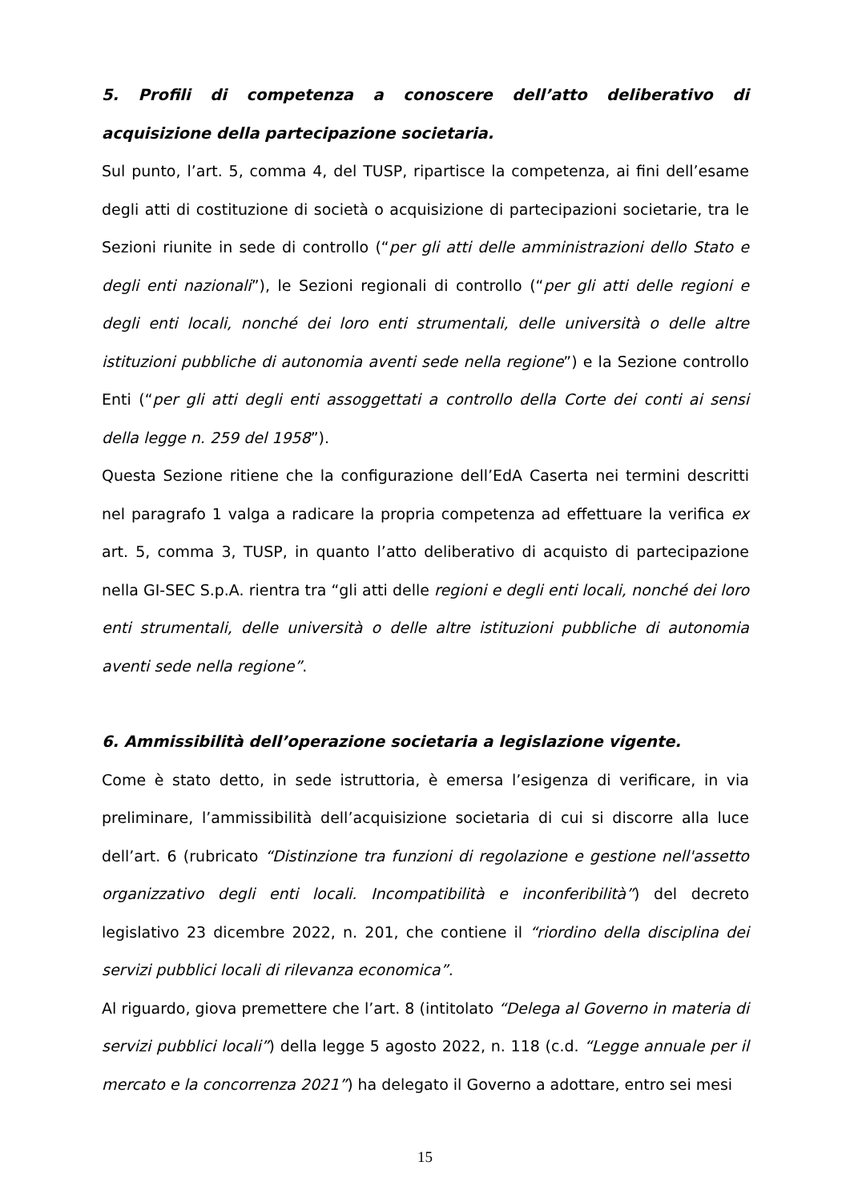5. Profili di competenza a conoscere dell’atto deliberativo di acquisizione della partecipazione societaria.
Sul punto, l’art. 5, comma 4, del TUSP, ripartisce la competenza, ai fini dell’esame degli atti di costituzione di società o acquisizione di partecipazioni societarie, tra le Sezioni riunite in sede di controllo (“per gli atti delle amministrazioni dello Stato e degli enti nazionali”), le Sezioni regionali di controllo (“per gli atti delle regioni e degli enti locali, nonché dei loro enti strumentali, delle università o delle altre istituzioni pubbliche di autonomia aventi sede nella regione”) e la Sezione controllo Enti (“per gli atti degli enti assoggettati a controllo della Corte dei conti ai sensi della legge n. 259 del 1958”).
Questa Sezione ritiene che la configurazione dell’EdA Caserta nei termini descritti nel paragrafo 1 valga a radicare la propria competenza ad effettuare la verifica ex art. 5, comma 3, TUSP, in quanto l’atto deliberativo di acquisto di partecipazione nella GI-SEC S.p.A. rientra tra “gli atti delle regioni e degli enti locali, nonché dei loro enti strumentali, delle università o delle altre istituzioni pubbliche di autonomia aventi sede nella regione”.
6. Ammissibilità dell’operazione societaria a legislazione vigente.
Come è stato detto, in sede istruttoria, è emersa l’esigenza di verificare, in via preliminare, l’ammissibilità dell’acquisizione societaria di cui si discorre alla luce dell’art. 6 (rubricato “Distinzione tra funzioni di regolazione e gestione nell'assetto organizzativo degli enti locali. Incompatibilità e inconferibilità”) del decreto legislativo 23 dicembre 2022, n. 201, che contiene il “riordino della disciplina dei servizi pubblici locali di rilevanza economica”.
Al riguardo, giova premettere che l’art. 8 (intitolato “Delega al Governo in materia di servizi pubblici locali”) della legge 5 agosto 2022, n. 118 (c.d. “Legge annuale per il mercato e la concorrenza 2021”) ha delegato il Governo a adottare, entro sei mesi
15